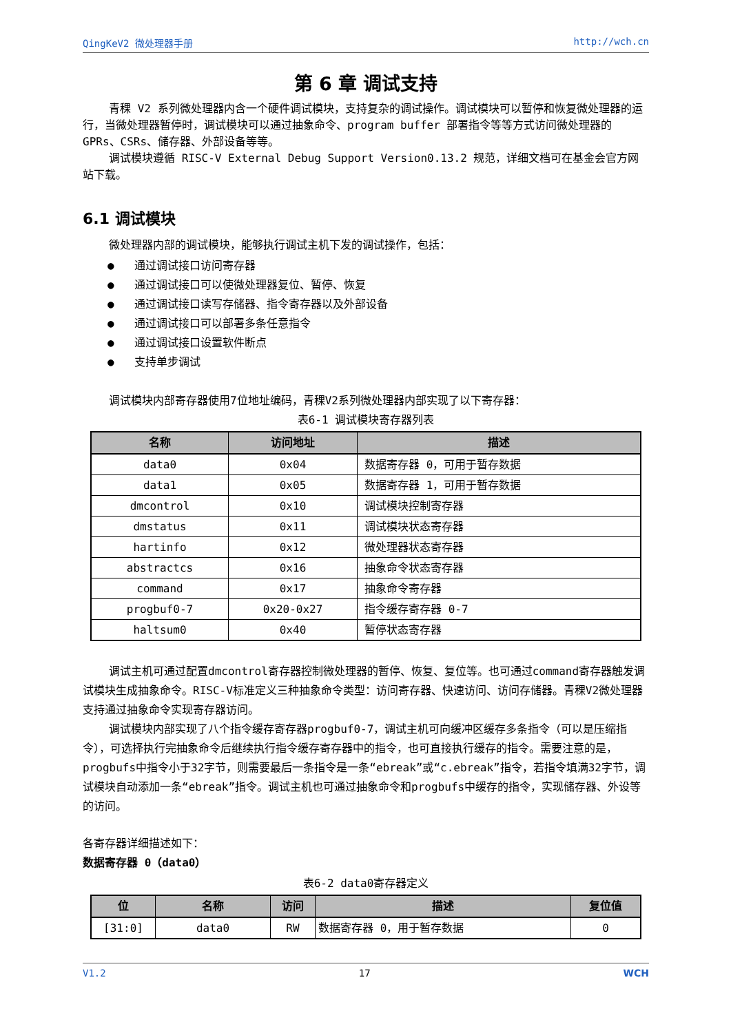QingKeV2 微处理器手册 http://wch.cn
第 6 章 调试支持
青稞 V2 系列微处理器内含一个硬件调试模块，支持复杂的调试操作。调试模块可以暂停和恢复微处理器的运行，当微处理器暂停时，调试模块可以通过抽象命令、program buffer 部署指令等等方式访问微处理器的 GPRs、CSRs、储存器、外部设备等等。
调试模块遵循 RISC-V External Debug Support Version0.13.2 规范，详细文档可在基金会官方网站下载。
6.1 调试模块
微处理器内部的调试模块，能够执行调试主机下发的调试操作，包括：
● 通过调试接口访问寄存器
● 通过调试接口可以使微处理器复位、暂停、恢复
● 通过调试接口读写存储器、指令寄存器以及外部设备
● 通过调试接口可以部署多条任意指令
● 通过调试接口设置软件断点
● 支持单步调试
调试模块内部寄存器使用7位地址编码，青稞V2系列微处理器内部实现了以下寄存器：
表6-1 调试模块寄存器列表
| 名称 | 访问地址 | 描述 |
| --- | --- | --- |
| data0 | 0x04 | 数据寄存器 0，可用于暂存数据 |
| data1 | 0x05 | 数据寄存器 1，可用于暂存数据 |
| dmcontrol | 0x10 | 调试模块控制寄存器 |
| dmstatus | 0x11 | 调试模块状态寄存器 |
| hartinfo | 0x12 | 微处理器状态寄存器 |
| abstractcs | 0x16 | 抽象命令状态寄存器 |
| command | 0x17 | 抽象命令寄存器 |
| progbuf0-7 | 0x20-0x27 | 指令缓存寄存器 0-7 |
| haltsum0 | 0x40 | 暂停状态寄存器 |
调试主机可通过配置dmcontrol寄存器控制微处理器的暂停、恢复、复位等。也可通过command寄存器触发调试模块生成抽象命令。RISC-V标准定义三种抽象命令类型：访问寄存器、快速访问、访问存储器。青稞V2微处理器支持通过抽象命令实现寄存器访问。
调试模块内部实现了八个指令缓存寄存器progbuf0-7，调试主机可向缓冲区缓存多条指令（可以是压缩指令），可选择执行完抽象命令后继续执行指令缓存寄存器中的指令，也可直接执行缓存的指令。需要注意的是，progbufs中指令小于32字节，则需要最后一条指令是一条“ebreak”或“c.ebreak”指令，若指令填满32字节，调试模块自动添加一条“ebreak”指令。调试主机也可通过抽象命令和progbufs中缓存的指令，实现储存器、外设等的访问。
各寄存器详细描述如下：
数据寄存器 0（data0）
表6-2 data0寄存器定义
| 位 | 名称 | 访问 | 描述 | 复位值 |
| --- | --- | --- | --- | --- |
| [31:0] | data0 | RW | 数据寄存器 0，用于暂存数据 | 0 |
V1.2 17 WCH